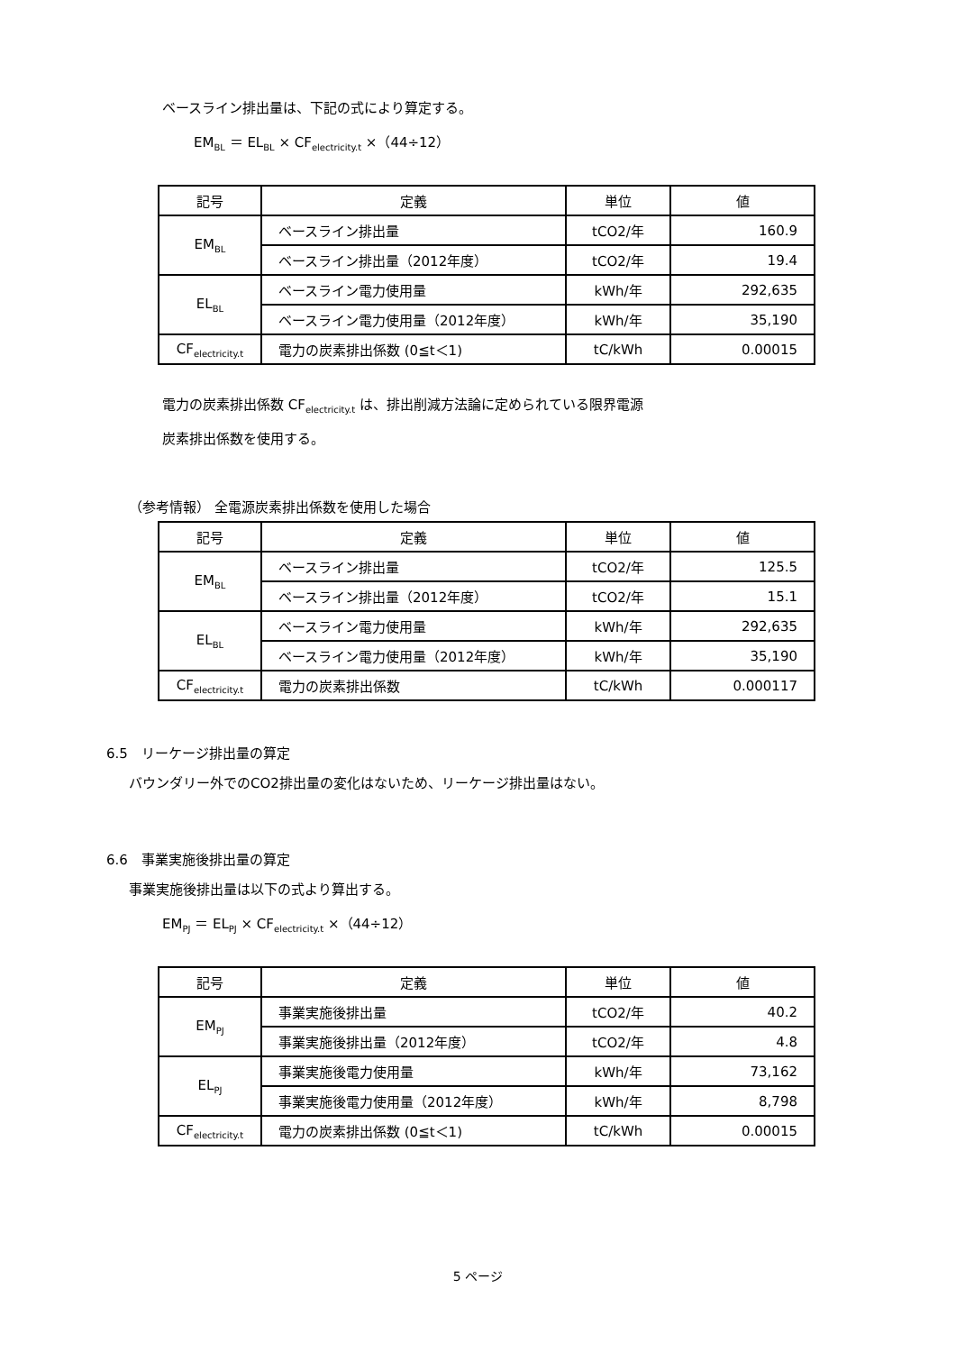ベースライン排出量は、下記の式により算定する。
EM<sub>BL</sub> ＝ EL<sub>BL</sub> × CF<sub>electricity.t</sub> ×（44÷12）
| 記号 | 定義 | 単位 | 値 |
| --- | --- | --- | --- |
| EM<sub>BL</sub> | ベースライン排出量 | tCO2/年 | 160.9 |
| | ベースライン排出量（2012年度） | tCO2/年 | 19.4 |
| EL<sub>BL</sub> | ベースライン電力使用量 | kWh/年 | 292,635 |
| | ベースライン電力使用量（2012年度） | kWh/年 | 35,190 |
| CF<sub>electricity.t</sub> | 電力の炭素排出係数 (0≦t＜1) | tC/kWh | 0.00015 |
電力の炭素排出係数 CF<sub>electricity.t</sub> は、排出削減方法論に定められている限界電源
炭素排出係数を使用する。
（参考情報） 全電源炭素排出係数を使用した場合
| 記号 | 定義 | 単位 | 値 |
| --- | --- | --- | --- |
| EM<sub>BL</sub> | ベースライン排出量 | tCO2/年 | 125.5 |
| | ベースライン排出量（2012年度） | tCO2/年 | 15.1 |
| EL<sub>BL</sub> | ベースライン電力使用量 | kWh/年 | 292,635 |
| | ベースライン電力使用量（2012年度） | kWh/年 | 35,190 |
| CF<sub>electricity.t</sub> | 電力の炭素排出係数 | tC/kWh | 0.000117 |
6.5　リーケージ排出量の算定
バウンダリー外でのCO2排出量の変化はないため、リーケージ排出量はない。
6.6　事業実施後排出量の算定
事業実施後排出量は以下の式より算出する。
EM<sub>PJ</sub> ＝ EL<sub>PJ</sub> × CF<sub>electricity.t</sub> ×（44÷12）
| 記号 | 定義 | 単位 | 値 |
| --- | --- | --- | --- |
| EM<sub>PJ</sub> | 事業実施後排出量 | tCO2/年 | 40.2 |
| | 事業実施後排出量（2012年度） | tCO2/年 | 4.8 |
| EL<sub>PJ</sub> | 事業実施後電力使用量 | kWh/年 | 73,162 |
| | 事業実施後電力使用量（2012年度） | kWh/年 | 8,798 |
| CF<sub>electricity.t</sub> | 電力の炭素排出係数 (0≦t＜1) | tC/kWh | 0.00015 |
5 ページ